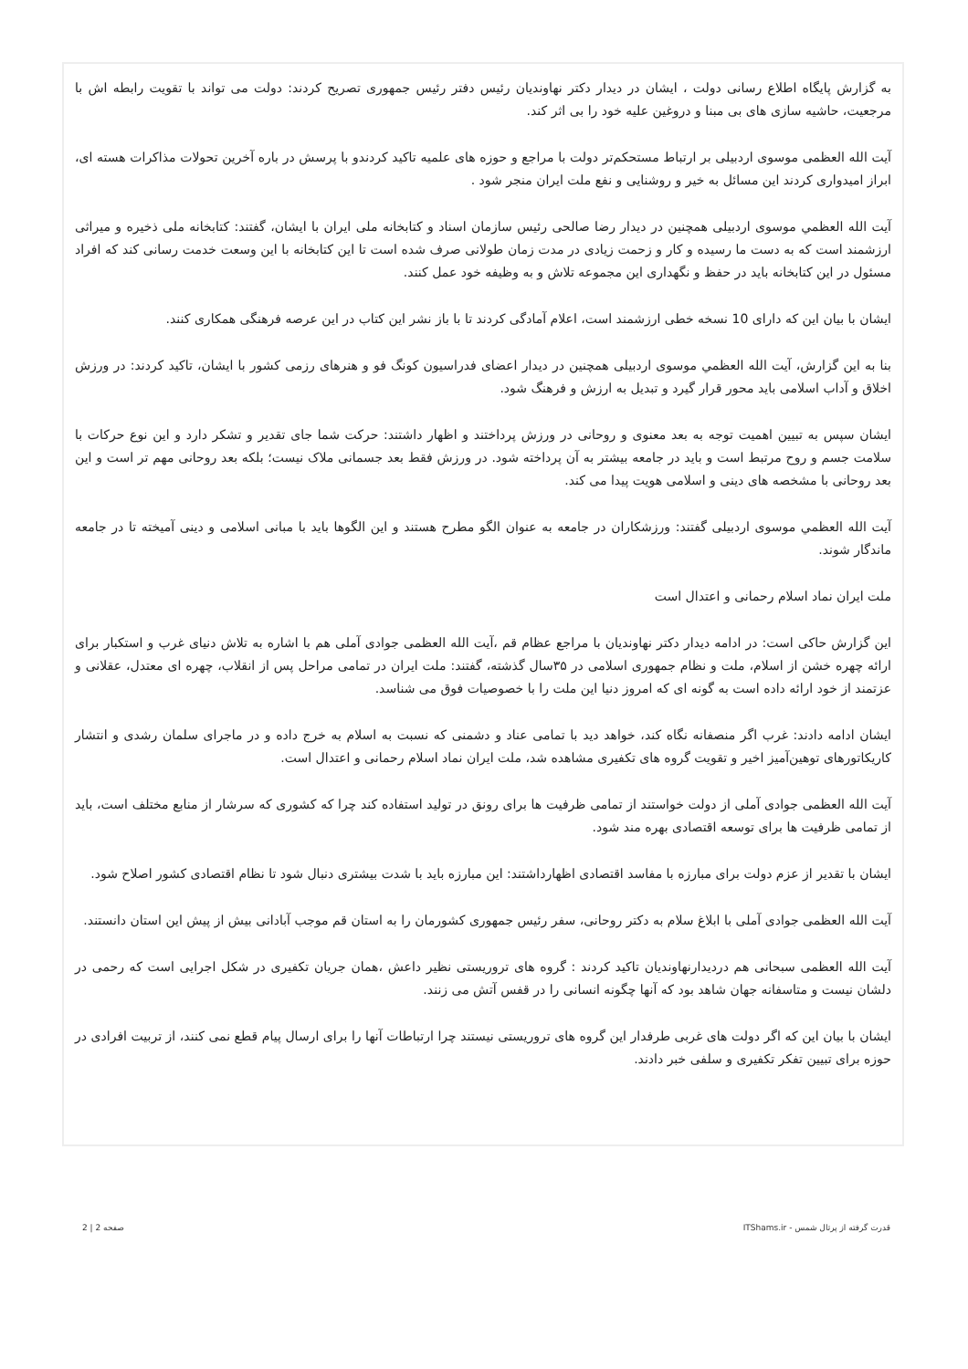به گزارش پایگاه اطلاع رسانی دولت ، ایشان در دیدار دکتر نهاوندیان رئیس دفتر رئیس جمهوری تصریح کردند: دولت می تواند با تقویت رابطه اش با مرجعیت، حاشیه سازی های بی مبنا و دروغین علیه خود را بی اثر کند.
آیت الله العظمی موسوی اردبیلی بر ارتباط مستحکم‌تر دولت با مراجع و حوزه های علمیه تاکید کردندو با پرسش در باره آخرین تحولات مذاکرات هسته ای، ابراز امیدواری کردند این مسائل به خیر و روشنایی و نفع ملت ایران منجر شود .
آیت الله العظمي موسوی اردبیلی همچنین در دیدار رضا صالحی رئیس سازمان اسناد و کتابخانه ملی ایران با ایشان، گفتند: کتابخانه ملی ذخیره و میراثی ارزشمند است که به دست ما رسیده و کار و زحمت زیادی در مدت زمان طولانی صرف شده است تا این کتابخانه با این وسعت خدمت رسانی کند که افراد مسئول در این کتابخانه باید در حفظ و نگهداری این مجموعه تلاش و به وظیفه خود عمل کنند.
ایشان با بیان این که دارای 10 نسخه خطی ارزشمند است، اعلام آمادگی کردند تا با باز نشر این کتاب در این عرصه فرهنگی همکاری کنند.
بنا به این گزارش، آیت الله العظمي موسوی اردبیلی همچنین در دیدار اعضای فدراسیون کونگ فو و هنرهای رزمی کشور با ایشان، تاکید کردند: در ورزش اخلاق و آداب اسلامی باید محور قرار گیرد و تبدیل به ارزش و فرهنگ شود.
ایشان سپس به تبیین اهمیت توجه به بعد معنوی و روحانی در ورزش پرداختند و اظهار داشتند: حرکت شما جای تقدیر و تشکر دارد و این نوع حرکات با سلامت جسم و روح مرتبط است و باید در جامعه بیشتر به آن پرداخته شود. در ورزش فقط بعد جسمانی ملاک نیست؛ بلکه بعد روحانی مهم تر است و این بعد روحانی با مشخصه های دینی و اسلامی هویت پیدا می کند.
آیت الله العظمي موسوی اردبیلی گفتند: ورزشکاران در جامعه به عنوان الگو مطرح هستند و این الگوها باید با مبانی اسلامی و دینی آمیخته تا در جامعه ماندگار شوند.
ملت ایران نماد اسلام رحمانی و اعتدال است
این گزارش حاکی است: در ادامه دیدار دکتر نهاوندیان با مراجع عظام قم ،آیت الله العظمی جوادی آملی هم با اشاره به تلاش دنیای غرب و استکبار برای ارائه چهره خشن از اسلام، ملت و نظام جمهوری اسلامی در ۳۵سال گذشته، گفتند: ملت ایران در تمامی مراحل پس از انقلاب، چهره ای معتدل، عقلانی و عزتمند از خود ارائه داده است به گونه ای که امروز دنیا این ملت را با خصوصیات فوق می شناسد.
ایشان ادامه دادند: غرب اگر منصفانه نگاه کند، خواهد دید با تمامی عناد و دشمنی که نسبت به اسلام به خرج داده و در ماجرای سلمان رشدی و انتشار کاریکاتورهای توهین‌آمیز اخیر و تقویت گروه های تکفیری مشاهده شد، ملت ایران نماد اسلام رحمانی و اعتدال است.
آیت الله العظمی جوادی آملی از دولت خواستند از تمامی ظرفیت ها برای رونق در تولید استفاده کند چرا که کشوری که سرشار از منابع مختلف است، باید از تمامی ظرفیت ها برای توسعه اقتصادی بهره مند شود.
ایشان با تقدیر از عزم دولت برای مبارزه با مفاسد اقتصادی اظهارداشتند: این مبارزه باید با شدت بیشتری دنبال شود تا نظام اقتصادی کشور اصلاح شود.
آیت الله العظمی جوادی آملی با ابلاغ سلام به دکتر روحانی، سفر رئیس جمهوری کشورمان را به استان قم موجب آبادانی بیش از پیش این استان دانستند.
آیت الله العظمی سبحانی هم دردیدارنهاوندیان تاکید کردند : گروه های تروریستی نظیر داعش ،همان جریان تکفیری در شکل اجرایی است که رحمی در دلشان نیست و متاسفانه جهان شاهد بود که آنها چگونه انسانی را در قفس آتش می زنند.
ایشان با بیان این که اگر دولت های غربی طرفدار این گروه های تروریستی نیستند چرا ارتباطات آنها را برای ارسال پیام قطع نمی کنند، از تربیت افرادی در حوزه برای تبیین تفکر تکفیری و سلفی خبر دادند.
قدرت گرفته از پرتال شمس - ITShams.ir صفحه 2 | 2